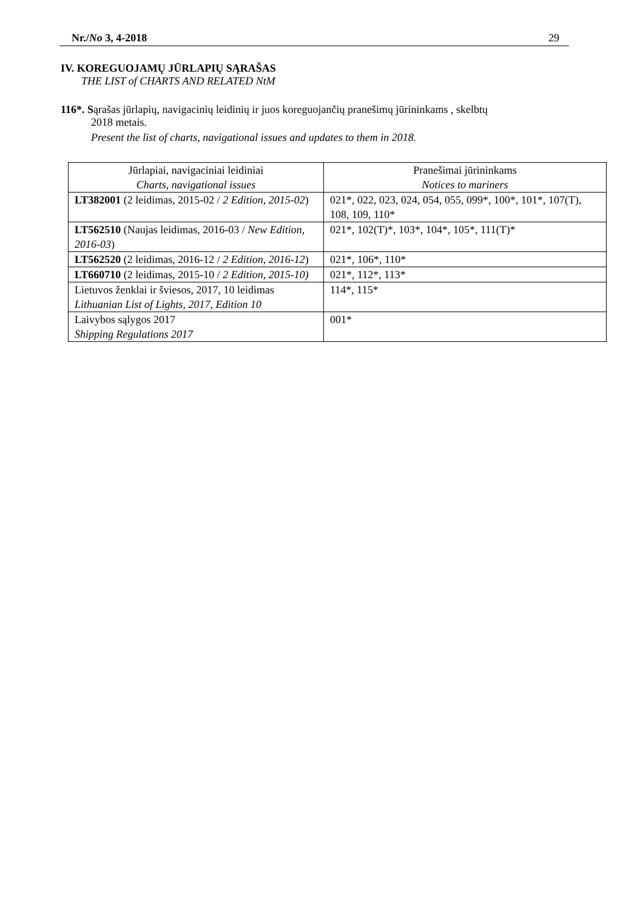Nr./No 3, 4-2018 29
IV. KOREGUOJAMŲ JŪRLAPIŲ SĄRAŠAS
THE LIST of CHARTS AND RELATED NtM
116*. Sąrašas jūrlapių, navigacinių leidinių ir juos koreguojančių pranešimų jūrininkams , skelbtų
2018 metais.
Present the list of charts, navigational issues and updates to them in 2018.
| Jūrlapiai, navigaciniai leidiniai Charts, navigational issues | Pranešimai jūrininkams Notices to mariners |
| --- | --- |
| LT382001 (2 leidimas, 2015-02 / 2 Edition, 2015-02 ) | 021*, 022, 023, 024, 054, 055, 099*, 100*, 101*, 107(T), 108, 109, 110* |
| LT562510 (Naujas leidimas, 2016-03 / New Edition, 2016-03 ) | 021*, 102(T)*, 103*, 104*, 105*, 111(T)* |
| LT562520 (2 leidimas, 2016-12 / 2 Edition, 2016-12 ) | 021*, 106*, 110* |
| LT660710 (2 leidimas, 2015-10 / 2 Edition, 2015-10) | 021*, 112*, 113* |
| Lietuvos ženklai ir šviesos, 2017, 10 leidimas Lithuanian List of Lights, 2017, Edition 10 | 114*, 115* |
| Laivybos sąlygos 2017 Shipping Regulations 2017 | 001* |